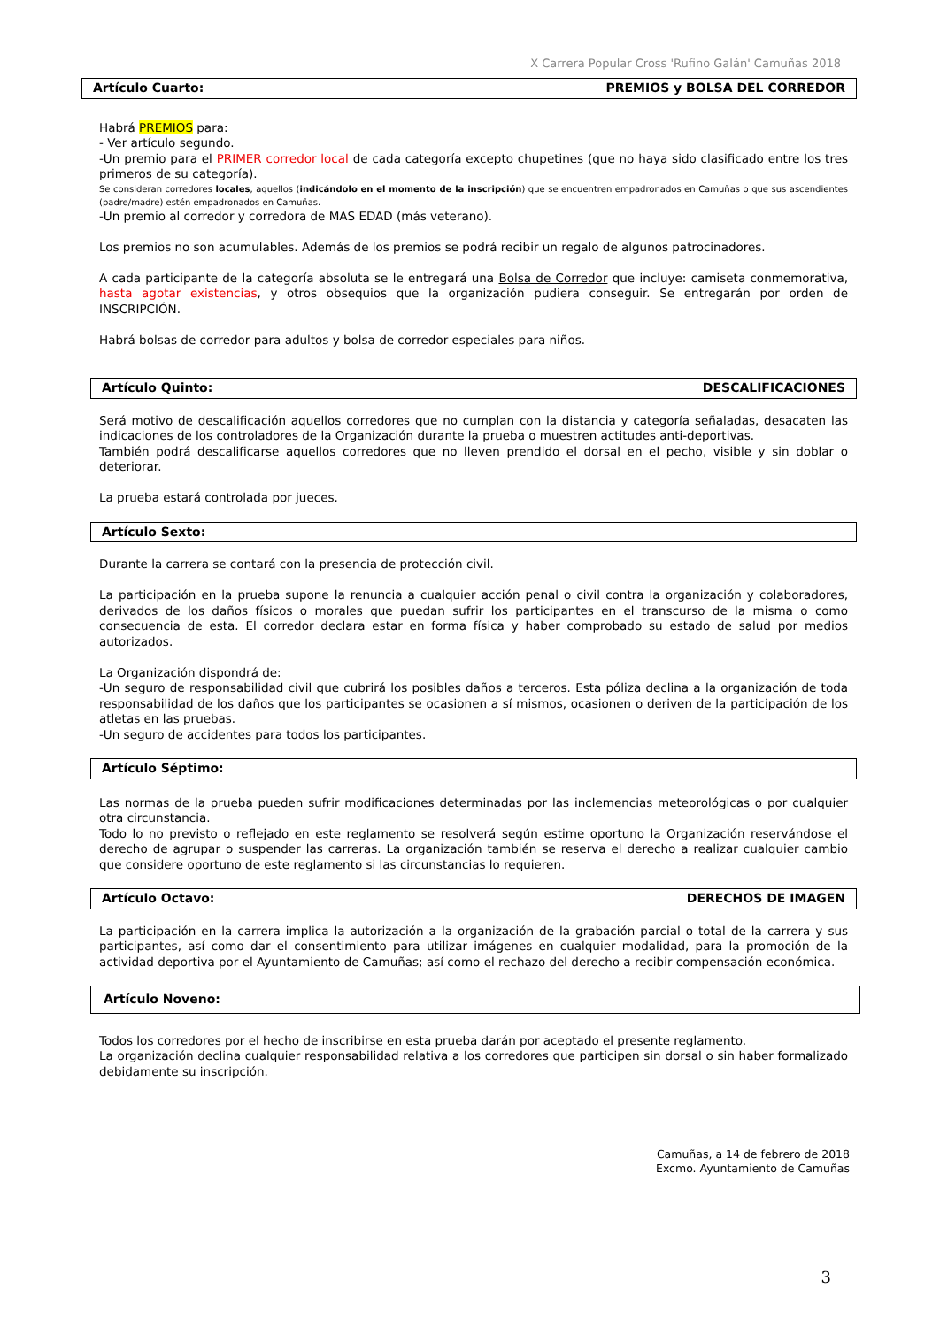X Carrera Popular Cross 'Rufino Galán' Camuñas 2018
Artículo Cuarto: PREMIOS y BOLSA DEL CORREDOR
Habrá PREMIOS para:
- Ver artículo segundo.
-Un premio para el PRIMER corredor local de cada categoría excepto chupetines (que no haya sido clasificado entre los tres primeros de su categoría).
Se consideran corredores locales, aquellos (indicándolo en el momento de la inscripción) que se encuentren empadronados en Camuñas o que sus ascendientes (padre/madre) estén empadronados en Camuñas.
-Un premio al corredor y corredora de MAS EDAD (más veterano).
Los premios no son acumulables. Además de los premios se podrá recibir un regalo de algunos patrocinadores.
A cada participante de la categoría absoluta se le entregará una Bolsa de Corredor que incluye: camiseta conmemorativa, hasta agotar existencias, y otros obsequios que la organización pudiera conseguir. Se entregarán por orden de INSCRIPCIÓN.
Habrá bolsas de corredor para adultos y bolsa de corredor especiales para niños.
Artículo Quinto: DESCALIFICACIONES
Será motivo de descalificación aquellos corredores que no cumplan con la distancia y categoría señaladas, desacaten las indicaciones de los controladores de la Organización durante la prueba o muestren actitudes anti-deportivas.
También podrá descalificarse aquellos corredores que no lleven prendido el dorsal en el pecho, visible y sin doblar o deteriorar.
La prueba estará controlada por jueces.
Artículo Sexto:
Durante la carrera se contará con la presencia de protección civil.
La participación en la prueba supone la renuncia a cualquier acción penal o civil contra la organización y colaboradores, derivados de los daños físicos o morales que puedan sufrir los participantes en el transcurso de la misma o como consecuencia de esta. El corredor declara estar en forma física y haber comprobado su estado de salud por medios autorizados.
La Organización dispondrá de:
-Un seguro de responsabilidad civil que cubrirá los posibles daños a terceros. Esta póliza declina a la organización de toda responsabilidad de los daños que los participantes se ocasionen a sí mismos, ocasionen o deriven de la participación de los atletas en las pruebas.
-Un seguro de accidentes para todos los participantes.
Artículo Séptimo:
Las normas de la prueba pueden sufrir modificaciones determinadas por las inclemencias meteorológicas o por cualquier otra circunstancia.
Todo lo no previsto o reflejado en este reglamento se resolverá según estime oportuno la Organización reservándose el derecho de agrupar o suspender las carreras. La organización también se reserva el derecho a realizar cualquier cambio que considere oportuno de este reglamento si las circunstancias lo requieren.
Artículo Octavo: DERECHOS DE IMAGEN
La participación en la carrera implica la autorización a la organización de la grabación parcial o total de la carrera y sus participantes, así como dar el consentimiento para utilizar imágenes en cualquier modalidad, para la promoción de la actividad deportiva por el Ayuntamiento de Camuñas; así como el rechazo del derecho a recibir compensación económica.
Artículo Noveno:
Todos los corredores por el hecho de inscribirse en esta prueba darán por aceptado el presente reglamento.
La organización declina cualquier responsabilidad relativa a los corredores que participen sin dorsal o sin haber formalizado debidamente su inscripción.
Camuñas, a 14 de febrero de 2018
Excmo. Ayuntamiento de Camuñas
3